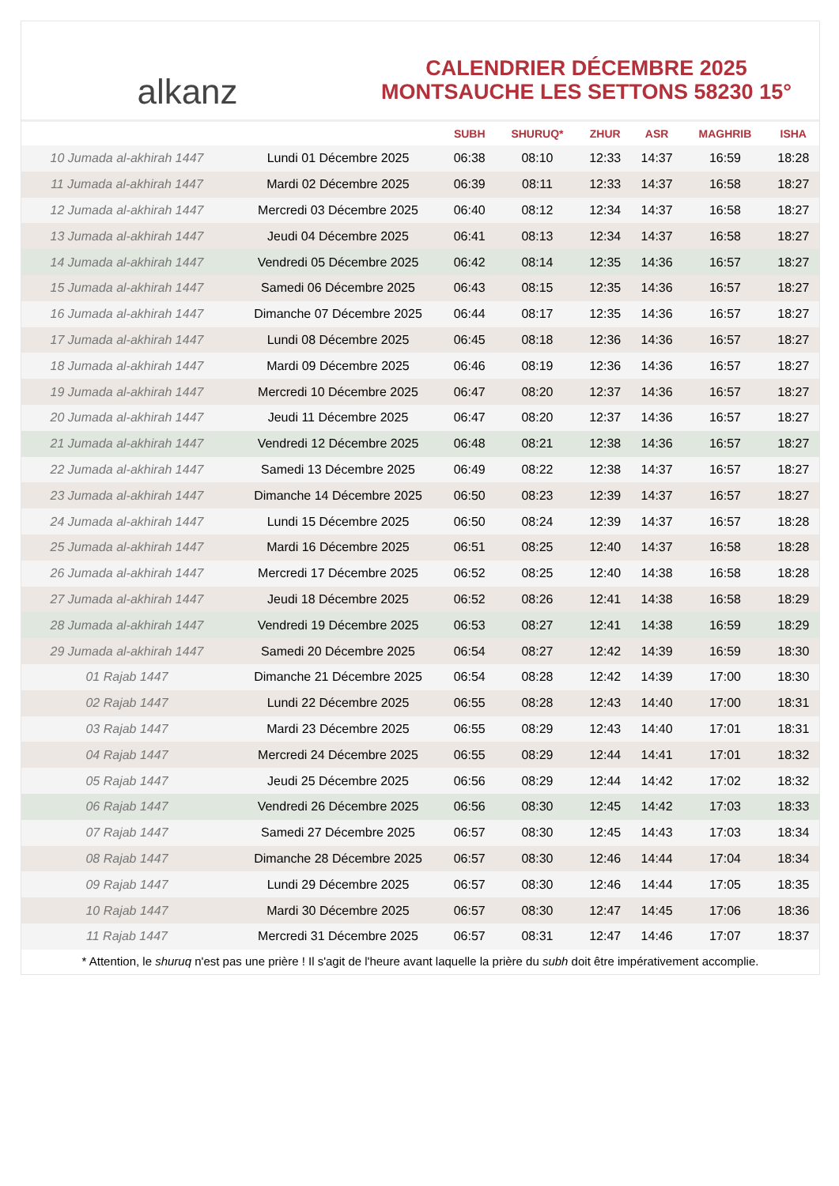alkanz
CALENDRIER DÉCEMBRE 2025
MONTSAUCHE LES SETTONS 58230 15°
| | | SUBH | SHURUQ* | ZHUR | ASR | MAGHRIB | ISHA |
| --- | --- | --- | --- | --- | --- | --- | --- |
| 10 Jumada al-akhirah 1447 | Lundi 01 Décembre 2025 | 06:38 | 08:10 | 12:33 | 14:37 | 16:59 | 18:28 |
| 11 Jumada al-akhirah 1447 | Mardi 02 Décembre 2025 | 06:39 | 08:11 | 12:33 | 14:37 | 16:58 | 18:27 |
| 12 Jumada al-akhirah 1447 | Mercredi 03 Décembre 2025 | 06:40 | 08:12 | 12:34 | 14:37 | 16:58 | 18:27 |
| 13 Jumada al-akhirah 1447 | Jeudi 04 Décembre 2025 | 06:41 | 08:13 | 12:34 | 14:37 | 16:58 | 18:27 |
| 14 Jumada al-akhirah 1447 | Vendredi 05 Décembre 2025 | 06:42 | 08:14 | 12:35 | 14:36 | 16:57 | 18:27 |
| 15 Jumada al-akhirah 1447 | Samedi 06 Décembre 2025 | 06:43 | 08:15 | 12:35 | 14:36 | 16:57 | 18:27 |
| 16 Jumada al-akhirah 1447 | Dimanche 07 Décembre 2025 | 06:44 | 08:17 | 12:35 | 14:36 | 16:57 | 18:27 |
| 17 Jumada al-akhirah 1447 | Lundi 08 Décembre 2025 | 06:45 | 08:18 | 12:36 | 14:36 | 16:57 | 18:27 |
| 18 Jumada al-akhirah 1447 | Mardi 09 Décembre 2025 | 06:46 | 08:19 | 12:36 | 14:36 | 16:57 | 18:27 |
| 19 Jumada al-akhirah 1447 | Mercredi 10 Décembre 2025 | 06:47 | 08:20 | 12:37 | 14:36 | 16:57 | 18:27 |
| 20 Jumada al-akhirah 1447 | Jeudi 11 Décembre 2025 | 06:47 | 08:20 | 12:37 | 14:36 | 16:57 | 18:27 |
| 21 Jumada al-akhirah 1447 | Vendredi 12 Décembre 2025 | 06:48 | 08:21 | 12:38 | 14:36 | 16:57 | 18:27 |
| 22 Jumada al-akhirah 1447 | Samedi 13 Décembre 2025 | 06:49 | 08:22 | 12:38 | 14:37 | 16:57 | 18:27 |
| 23 Jumada al-akhirah 1447 | Dimanche 14 Décembre 2025 | 06:50 | 08:23 | 12:39 | 14:37 | 16:57 | 18:27 |
| 24 Jumada al-akhirah 1447 | Lundi 15 Décembre 2025 | 06:50 | 08:24 | 12:39 | 14:37 | 16:57 | 18:28 |
| 25 Jumada al-akhirah 1447 | Mardi 16 Décembre 2025 | 06:51 | 08:25 | 12:40 | 14:37 | 16:58 | 18:28 |
| 26 Jumada al-akhirah 1447 | Mercredi 17 Décembre 2025 | 06:52 | 08:25 | 12:40 | 14:38 | 16:58 | 18:28 |
| 27 Jumada al-akhirah 1447 | Jeudi 18 Décembre 2025 | 06:52 | 08:26 | 12:41 | 14:38 | 16:58 | 18:29 |
| 28 Jumada al-akhirah 1447 | Vendredi 19 Décembre 2025 | 06:53 | 08:27 | 12:41 | 14:38 | 16:59 | 18:29 |
| 29 Jumada al-akhirah 1447 | Samedi 20 Décembre 2025 | 06:54 | 08:27 | 12:42 | 14:39 | 16:59 | 18:30 |
| 01 Rajab 1447 | Dimanche 21 Décembre 2025 | 06:54 | 08:28 | 12:42 | 14:39 | 17:00 | 18:30 |
| 02 Rajab 1447 | Lundi 22 Décembre 2025 | 06:55 | 08:28 | 12:43 | 14:40 | 17:00 | 18:31 |
| 03 Rajab 1447 | Mardi 23 Décembre 2025 | 06:55 | 08:29 | 12:43 | 14:40 | 17:01 | 18:31 |
| 04 Rajab 1447 | Mercredi 24 Décembre 2025 | 06:55 | 08:29 | 12:44 | 14:41 | 17:01 | 18:32 |
| 05 Rajab 1447 | Jeudi 25 Décembre 2025 | 06:56 | 08:29 | 12:44 | 14:42 | 17:02 | 18:32 |
| 06 Rajab 1447 | Vendredi 26 Décembre 2025 | 06:56 | 08:30 | 12:45 | 14:42 | 17:03 | 18:33 |
| 07 Rajab 1447 | Samedi 27 Décembre 2025 | 06:57 | 08:30 | 12:45 | 14:43 | 17:03 | 18:34 |
| 08 Rajab 1447 | Dimanche 28 Décembre 2025 | 06:57 | 08:30 | 12:46 | 14:44 | 17:04 | 18:34 |
| 09 Rajab 1447 | Lundi 29 Décembre 2025 | 06:57 | 08:30 | 12:46 | 14:44 | 17:05 | 18:35 |
| 10 Rajab 1447 | Mardi 30 Décembre 2025 | 06:57 | 08:30 | 12:47 | 14:45 | 17:06 | 18:36 |
| 11 Rajab 1447 | Mercredi 31 Décembre 2025 | 06:57 | 08:31 | 12:47 | 14:46 | 17:07 | 18:37 |
* Attention, le shuruq n'est pas une prière ! Il s'agit de l'heure avant laquelle la prière du subh doit être impérativement accomplie.